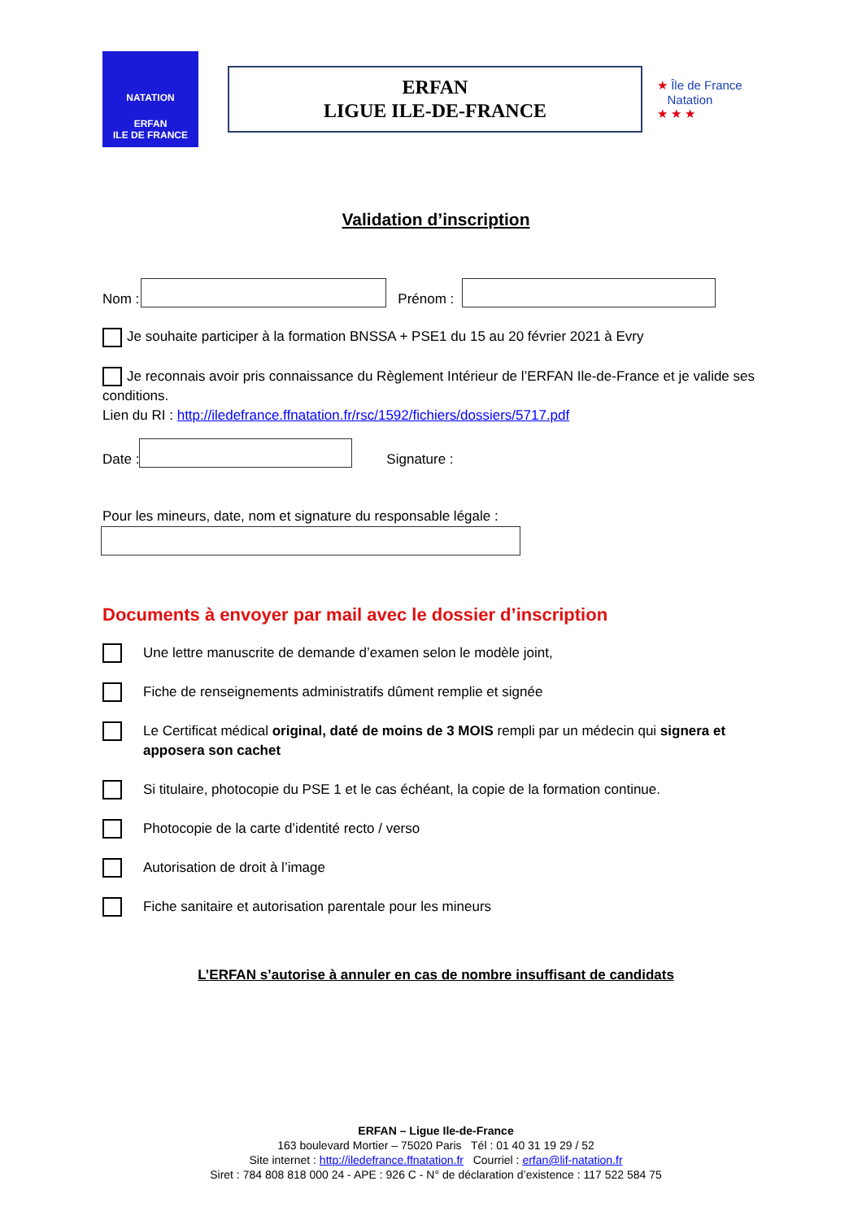NATATION
ERFAN
ILE DE FRANCE
ERFAN
LIGUE ILE-DE-FRANCE
★ Île de France
Natation
★ ★ ★
Validation d’inscription
Nom :
Prénom :
Je souhaite participer à la formation BNSSA + PSE1 du 15 au 20 février 2021 à Evry
Je reconnais avoir pris connaissance du Règlement Intérieur de l’ERFAN Ile-de-France et je valide ses conditions.
Lien du RI : http://iledefrance.ffnatation.fr/rsc/1592/fichiers/dossiers/5717.pdf
Date :
Signature :
Pour les mineurs, date, nom et signature du responsable légale :
Documents à envoyer par mail avec le dossier d’inscription
Une lettre manuscrite de demande d’examen selon le modèle joint,
Fiche de renseignements administratifs dûment remplie et signée
Le Certificat médical original, daté de moins de 3 MOIS rempli par un médecin qui signera et apposera son cachet
Si titulaire, photocopie du PSE 1 et le cas échéant, la copie de la formation continue.
Photocopie de la carte d’identité recto / verso
Autorisation de droit à l’image
Fiche sanitaire et autorisation parentale pour les mineurs
L’ERFAN s’autorise à annuler en cas de nombre insuffisant de candidats
ERFAN – Ligue Ile-de-France
163 boulevard Mortier – 75020 Paris Tél : 01 40 31 19 29 / 52
Site internet : http://iledefrance.ffnatation.fr Courriel : erfan@lif-natation.fr
Siret : 784 808 818 000 24 - APE : 926 C - N° de déclaration d’existence : 117 522 584 75